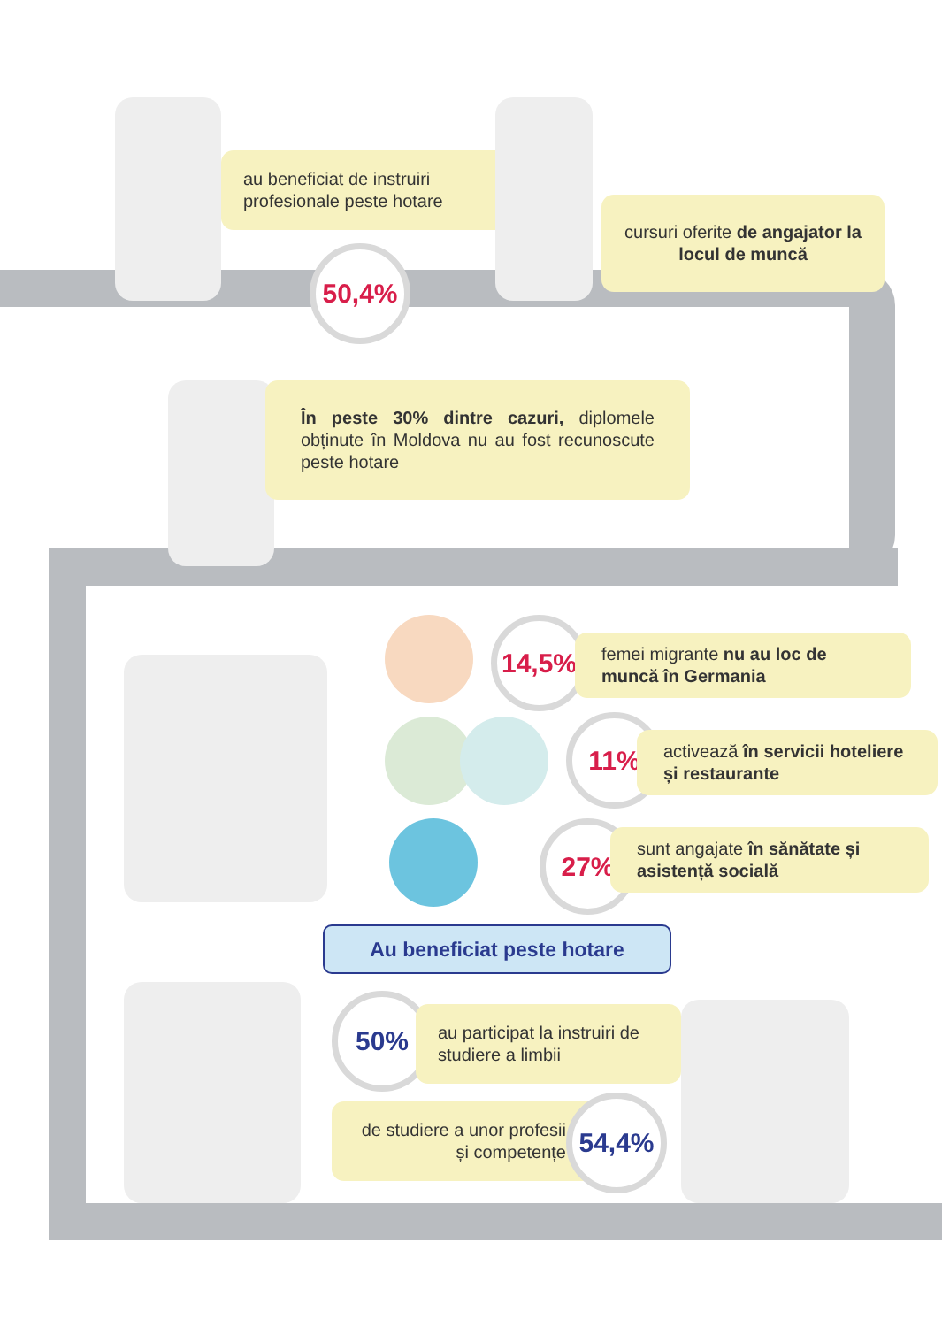au beneficiat de instruiri profesionale peste hotare
50,4%
cursuri oferite de angajator la locul de muncă
În peste 30% dintre cazuri, diplomele obținute în Moldova nu au fost recunoscute peste hotare
14,5%
femei migrante nu au loc de muncă în Germania
11%
activează în servicii hoteliere și restaurante
27%
sunt angajate în sănătate și asistență socială
Au beneficiat peste hotare
50%
au participat la instruiri de studiere a limbii
de studiere a unor profesii și competențe
54,4%